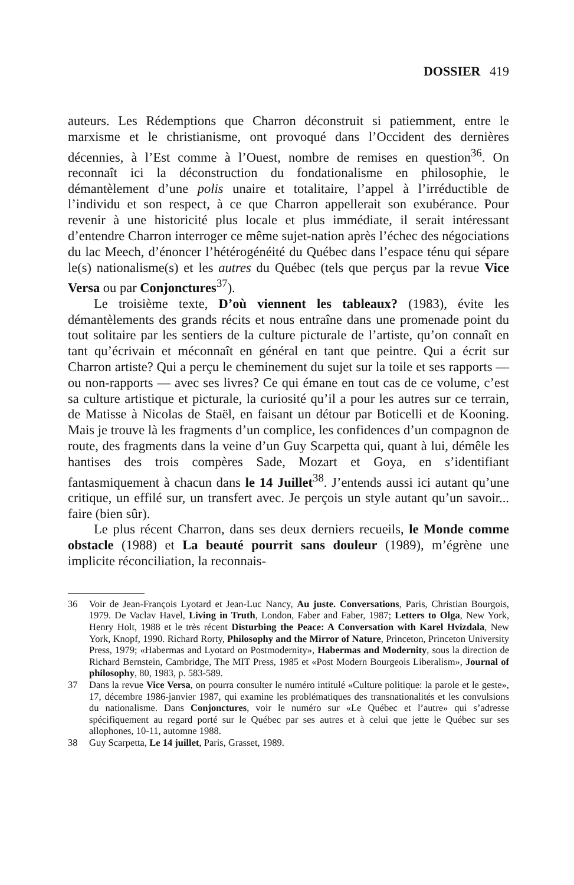DOSSIER 419
auteurs. Les Rédemptions que Charron déconstruit si patiemment, entre le marxisme et le christianisme, ont provoqué dans l’Occident des dernières décennies, à l’Est comme à l’Ouest, nombre de remises en question<sup>36</sup>. On reconnaît ici la déconstruction du fondationalisme en philosophie, le démantèlement d’une polis unaire et totalitaire, l’appel à l’irréductible de l’individu et son respect, à ce que Charron appellerait son exubérance. Pour revenir à une historicité plus locale et plus immédiate, il serait intéressant d’entendre Charron interroger ce même sujet-nation après l’échec des négociations du lac Meech, d’énoncer l’hétérogénéité du Québec dans l’espace ténu qui sépare le(s) nationalisme(s) et les autres du Québec (tels que perçus par la revue Vice Versa ou par Conjonctures<sup>37</sup>).
Le troisième texte, D’où viennent les tableaux? (1983), évite les démantèlements des grands récits et nous entraîne dans une promenade point du tout solitaire par les sentiers de la culture picturale de l’artiste, qu’on connaît en tant qu’écrivain et méconnaît en général en tant que peintre. Qui a écrit sur Charron artiste? Qui a perçu le cheminement du sujet sur la toile et ses rapports — ou non-rapports — avec ses livres? Ce qui émane en tout cas de ce volume, c’est sa culture artistique et picturale, la curiosité qu’il a pour les autres sur ce terrain, de Matisse à Nicolas de Staël, en faisant un détour par Boticelli et de Kooning. Mais je trouve là les fragments d’un complice, les confidences d’un compagnon de route, des fragments dans la veine d’un Guy Scarpetta qui, quant à lui, démêle les hantises des trois compères Sade, Mozart et Goya, en s’identifiant fantasmiquement à chacun dans le 14 Juillet<sup>38</sup>. J’entends aussi ici autant qu’une critique, un effilé sur, un transfert avec. Je perçois un style autant qu’un savoir... faire (bien sûr).
Le plus récent Charron, dans ses deux derniers recueils, le Monde comme obstacle (1988) et La beauté pourrit sans douleur (1989), m’égrène une implicite réconciliation, la reconnais-
36 Voir de Jean-François Lyotard et Jean-Luc Nancy, Au juste. Conversations, Paris, Christian Bourgois, 1979. De Vaclav Havel, Living in Truth, London, Faber and Faber, 1987; Letters to Olga, New York, Henry Holt, 1988 et le très récent Disturbing the Peace: A Conversation with Karel Hvizdala, New York, Knopf, 1990. Richard Rorty, Philosophy and the Mirror of Nature, Princeton, Princeton University Press, 1979; «Habermas and Lyotard on Postmodernity», Habermas and Modernity, sous la direction de Richard Bernstein, Cambridge, The MIT Press, 1985 et «Post Modern Bourgeois Liberalism», Journal of philosophy, 80, 1983, p. 583-589.
37 Dans la revue Vice Versa, on pourra consulter le numéro intitulé «Culture politique: la parole et le geste», 17, décembre 1986-janvier 1987, qui examine les problématiques des transnationalités et les convulsions du nationalisme. Dans Conjonctures, voir le numéro sur «Le Québec et l’autre» qui s’adresse spécifiquement au regard porté sur le Québec par ses autres et à celui que jette le Québec sur ses allophones, 10-11, automne 1988.
38 Guy Scarpetta, Le 14 juillet, Paris, Grasset, 1989.